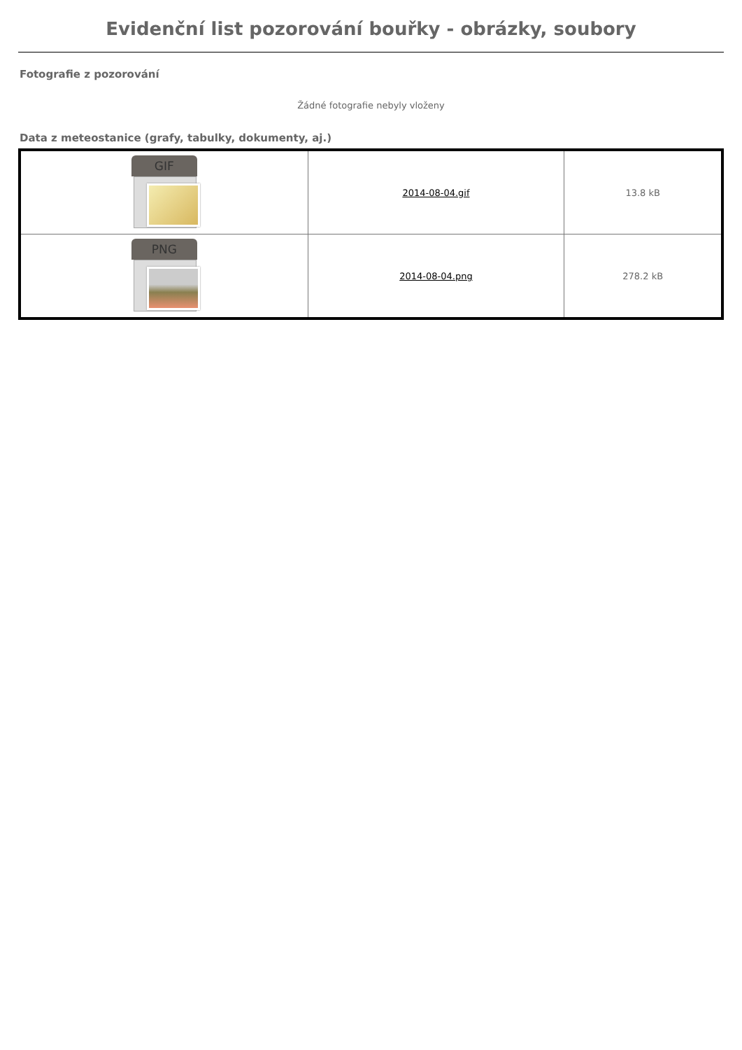Evidenční list pozorování bouřky - obrázky, soubory
Fotografie z pozorování
Žádné fotografie nebyly vloženy
Data z meteostanice (grafy, tabulky, dokumenty, aj.)
| GIF | 2014-08-04.gif | 13.8 kB |
| PNG | 2014-08-04.png | 278.2 kB |